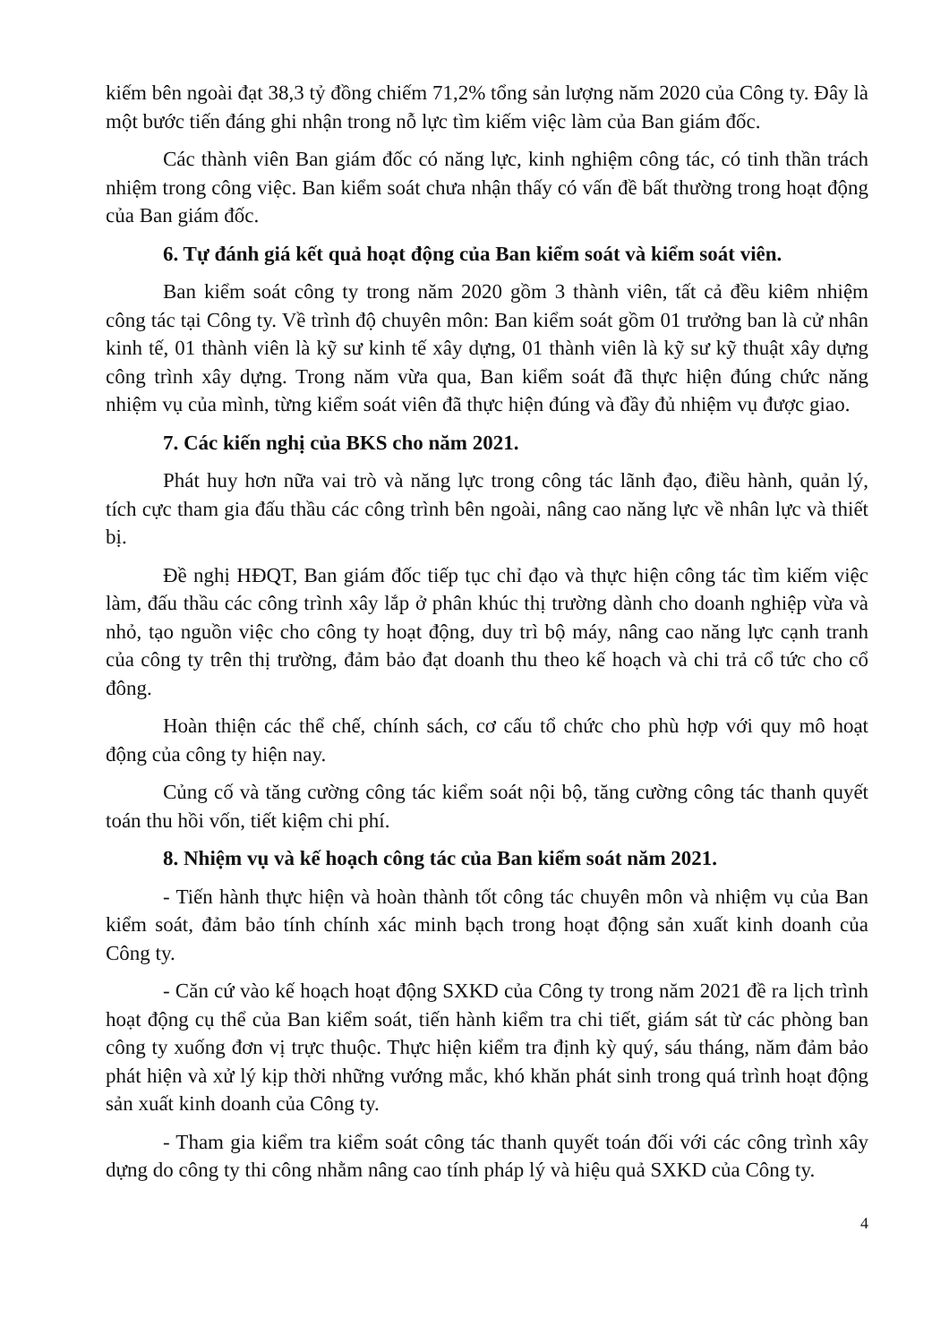kiếm bên ngoài đạt 38,3 tỷ đồng chiếm 71,2% tổng sản lượng năm 2020 của Công ty. Đây là một bước tiến đáng ghi nhận trong nỗ lực tìm kiếm việc làm của Ban giám đốc.
Các thành viên Ban giám đốc có năng lực, kinh nghiệm công tác, có tinh thần trách nhiệm trong công việc. Ban kiểm soát chưa nhận thấy có vấn đề bất thường trong hoạt động của Ban giám đốc.
6. Tự đánh giá kết quả hoạt động của Ban kiểm soát và kiểm soát viên.
Ban kiểm soát công ty trong năm 2020 gồm 3 thành viên, tất cả đều kiêm nhiệm công tác tại Công ty. Về trình độ chuyên môn: Ban kiểm soát gồm 01 trưởng ban là cử nhân kinh tế, 01 thành viên là kỹ sư kinh tế xây dựng, 01 thành viên là kỹ sư kỹ thuật xây dựng công trình xây dựng. Trong năm vừa qua, Ban kiểm soát đã thực hiện đúng chức năng nhiệm vụ của mình, từng kiểm soát viên đã thực hiện đúng và đầy đủ nhiệm vụ được giao.
7. Các kiến nghị của BKS cho năm 2021.
Phát huy hơn nữa vai trò và năng lực trong công tác lãnh đạo, điều hành, quản lý, tích cực tham gia đấu thầu các công trình bên ngoài, nâng cao năng lực về nhân lực và thiết bị.
Đề nghị HĐQT, Ban giám đốc tiếp tục chỉ đạo và thực hiện công tác tìm kiếm việc làm, đấu thầu các công trình xây lắp ở phân khúc thị trường dành cho doanh nghiệp vừa và nhỏ, tạo nguồn việc cho công ty hoạt động, duy trì bộ máy, nâng cao năng lực cạnh tranh của công ty trên thị trường, đảm bảo đạt doanh thu theo kế hoạch và chi trả cổ tức cho cổ đông.
Hoàn thiện các thể chế, chính sách, cơ cấu tổ chức cho phù hợp với quy mô hoạt động của công ty hiện nay.
Củng cố và tăng cường công tác kiểm soát nội bộ, tăng cường công tác thanh quyết toán thu hồi vốn, tiết kiệm chi phí.
8. Nhiệm vụ và kế hoạch công tác của Ban kiểm soát năm 2021.
- Tiến hành thực hiện và hoàn thành tốt công tác chuyên môn và nhiệm vụ của Ban kiểm soát, đảm bảo tính chính xác minh bạch trong hoạt động sản xuất kinh doanh của Công ty.
- Căn cứ vào kế hoạch hoạt động SXKD của Công ty trong năm 2021 đề ra lịch trình hoạt động cụ thể của Ban kiểm soát, tiến hành kiểm tra chi tiết, giám sát từ các phòng ban công ty xuống đơn vị trực thuộc. Thực hiện kiểm tra định kỳ quý, sáu tháng, năm đảm bảo phát hiện và xử lý kịp thời những vướng mắc, khó khăn phát sinh trong quá trình hoạt động sản xuất kinh doanh của Công ty.
- Tham gia kiểm tra kiểm soát công tác thanh quyết toán đối với các công trình xây dựng do công ty thi công nhằm nâng cao tính pháp lý và hiệu quả SXKD của Công ty.
4